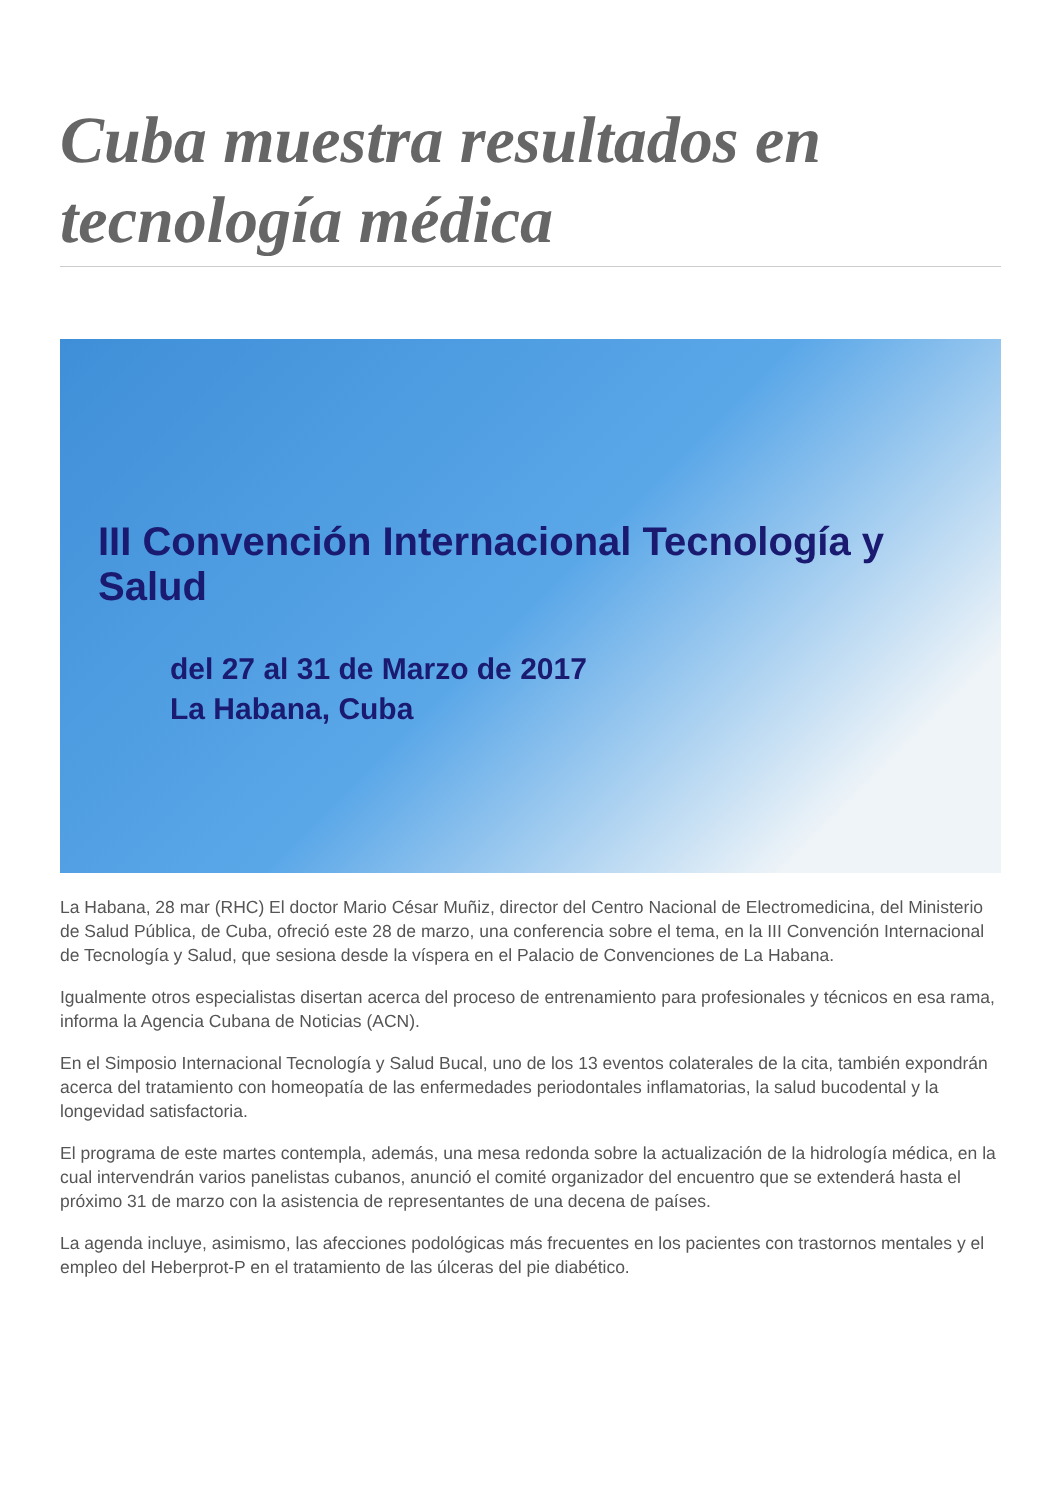Cuba muestra resultados en tecnología médica
III Convención Internacional Tecnología y Salud
del 27 al 31 de Marzo de 2017
La Habana, Cuba
La Habana, 28 mar (RHC) El doctor Mario César Muñiz, director del Centro Nacional de Electromedicina, del Ministerio de Salud Pública, de Cuba, ofreció este 28 de marzo, una conferencia sobre el tema, en la III Convención Internacional de Tecnología y Salud, que sesiona desde la víspera en el Palacio de Convenciones de La Habana.
Igualmente otros especialistas disertan acerca del proceso de entrenamiento para profesionales y técnicos en esa rama, informa la Agencia Cubana de Noticias (ACN).
En el Simposio Internacional Tecnología y Salud Bucal, uno de los 13 eventos colaterales de la cita, también expondrán acerca del tratamiento con homeopatía de las enfermedades periodontales inflamatorias, la salud bucodental y la longevidad satisfactoria.
El programa de este martes contempla, además, una mesa redonda sobre la actualización de la hidrología médica, en la cual intervendrán varios panelistas cubanos, anunció el comité organizador del encuentro que se extenderá hasta el próximo 31 de marzo con la asistencia de representantes de una decena de países.
La agenda incluye, asimismo, las afecciones podológicas más frecuentes en los pacientes con trastornos mentales y el empleo del Heberprot-P en el tratamiento de las úlceras del pie diabético.